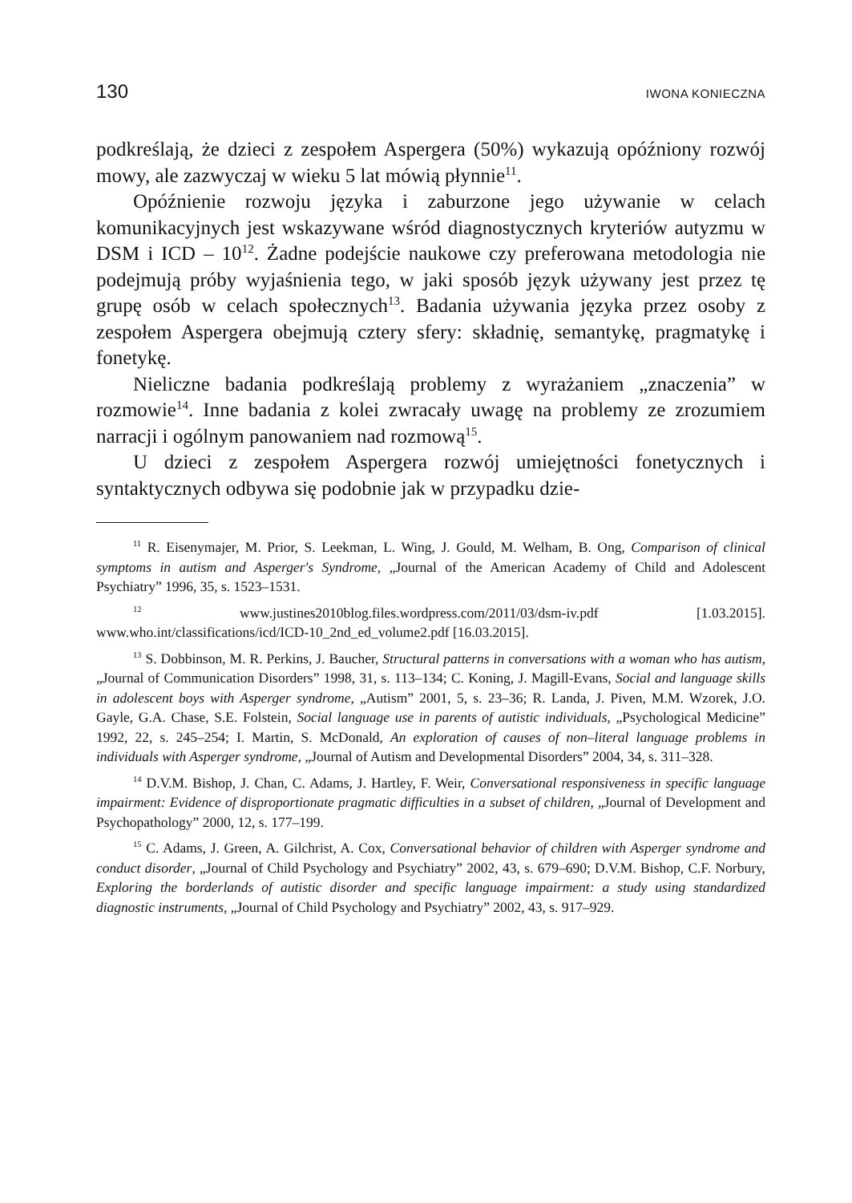130 IWONA KONIECZNA
podkreślają, że dzieci z zespołem Aspergera (50%) wykazują opóźniony rozwój mowy, ale zazwyczaj w wieku 5 lat mówią płynnie<sup>11</sup>.
Opóźnienie rozwoju języka i zaburzone jego używanie w celach komunikacyjnych jest wskazywane wśród diagnostycznych kryteriów autyzmu w DSM i ICD – 10<sup>12</sup>. Żadne podejście naukowe czy preferowana metodologia nie podejmują próby wyjaśnienia tego, w jaki sposób język używany jest przez tę grupę osób w celach społecznych<sup>13</sup>. Badania używania języka przez osoby z zespołem Aspergera obejmują cztery sfery: składnię, semantykę, pragmatykę i fonetykę.
Nieliczne badania podkreślają problemy z wyrażaniem „znaczenia” w rozmowie<sup>14</sup>. Inne badania z kolei zwracały uwagę na problemy ze zrozumiem narracji i ogólnym panowaniem nad rozmową<sup>15</sup>.
U dzieci z zespołem Aspergera rozwój umiejętności fonetycznych i syntaktycznych odbywa się podobnie jak w przypadku dzie-
<sup>11</sup> R. Eisenymajer, M. Prior, S. Leekman, L. Wing, J. Gould, M. Welham, B. Ong, Comparison of clinical symptoms in autism and Asperger's Syndrome, „Journal of the American Academy of Child and Adolescent Psychiatry” 1996, 35, s. 1523–1531.
<sup>12</sup> www.justines2010blog.files.wordpress.com/2011/03/dsm-iv.pdf [1.03.2015]. www.who.int/classifications/icd/ICD-10_2nd_ed_volume2.pdf [16.03.2015].
<sup>13</sup> S. Dobbinson, M. R. Perkins, J. Baucher, Structural patterns in conversations with a woman who has autism, „Journal of Communication Disorders” 1998, 31, s. 113–134; C. Koning, J. Magill-Evans, Social and language skills in adolescent boys with Asperger syndrome, „Autism” 2001, 5, s. 23–36; R. Landa, J. Piven, M.M. Wzorek, J.O. Gayle, G.A. Chase, S.E. Folstein, Social language use in parents of autistic individuals, „Psychological Medicine” 1992, 22, s. 245–254; I. Martin, S. McDonald, An exploration of causes of non–literal language problems in individuals with Asperger syndrome, „Journal of Autism and Developmental Disorders” 2004, 34, s. 311–328.
<sup>14</sup> D.V.M. Bishop, J. Chan, C. Adams, J. Hartley, F. Weir, Conversational responsiveness in specific language impairment: Evidence of disproportionate pragmatic difficulties in a subset of children, „Journal of Development and Psychopathology” 2000, 12, s. 177–199.
<sup>15</sup> C. Adams, J. Green, A. Gilchrist, A. Cox, Conversational behavior of children with Asperger syndrome and conduct disorder, „Journal of Child Psychology and Psychiatry” 2002, 43, s. 679–690; D.V.M. Bishop, C.F. Norbury, Exploring the borderlands of autistic disorder and specific language impairment: a study using standardized diagnostic instruments, „Journal of Child Psychology and Psychiatry” 2002, 43, s. 917–929.